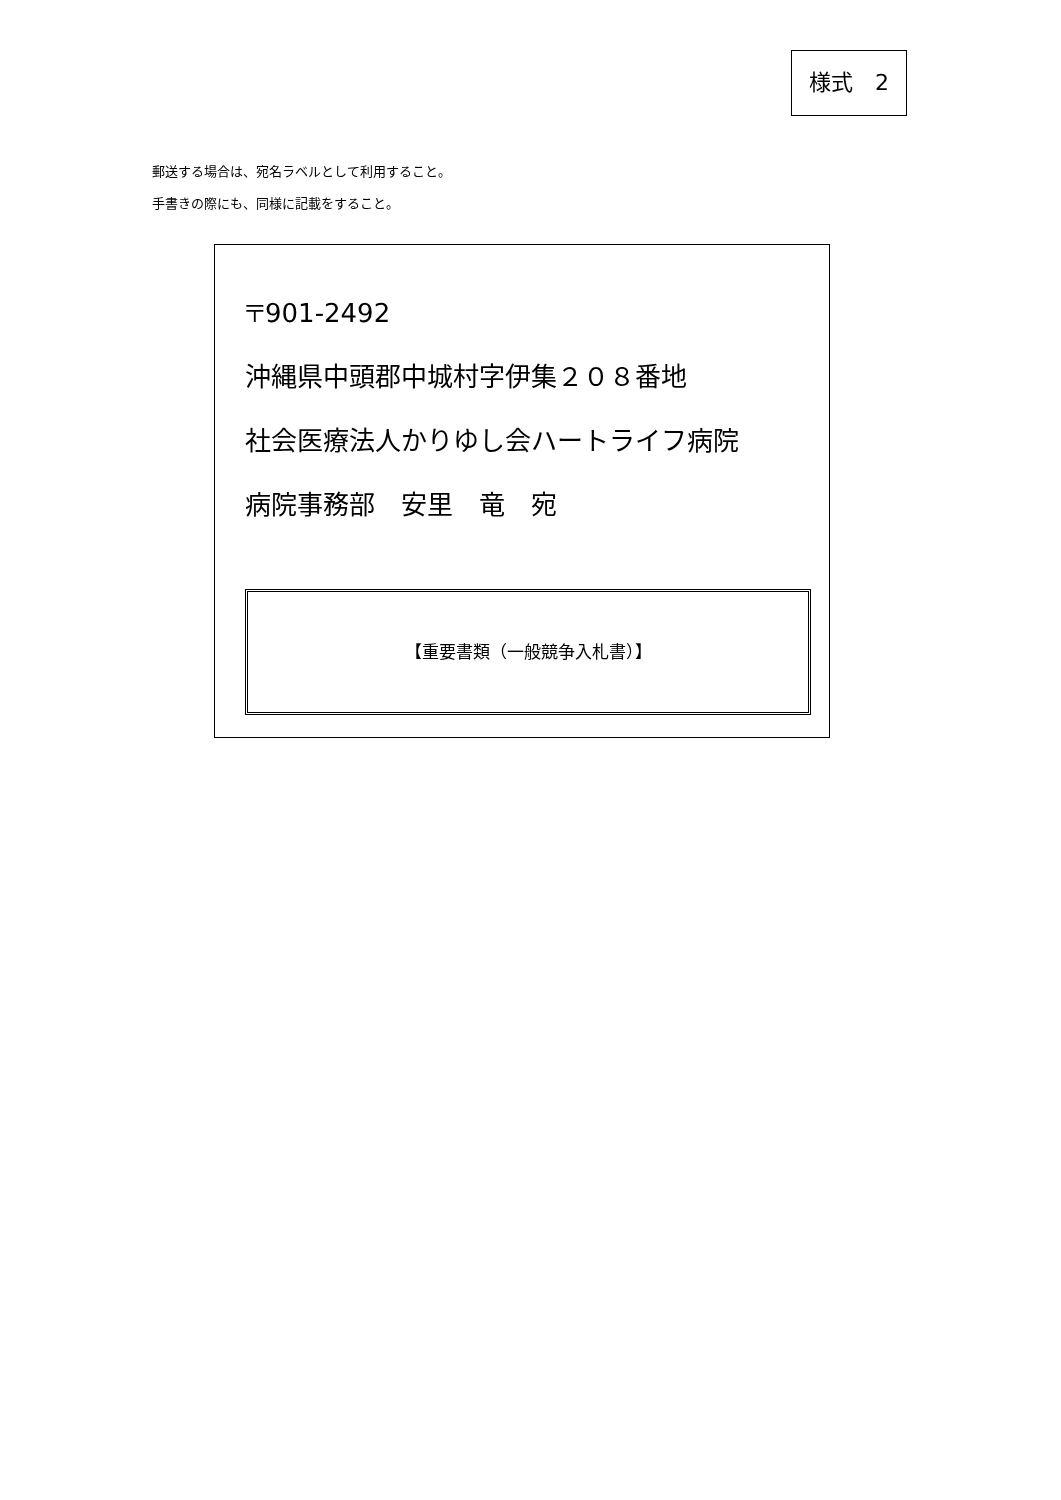様式　2
郵送する場合は、宛名ラベルとして利用すること。
手書きの際にも、同様に記載をすること。
〒901-2492
沖縄県中頭郡中城村字伊集２０８番地
社会医療法人かりゆし会ハートライフ病院
病院事務部　安里　竜　宛
【重要書類（一般競争入札書）】